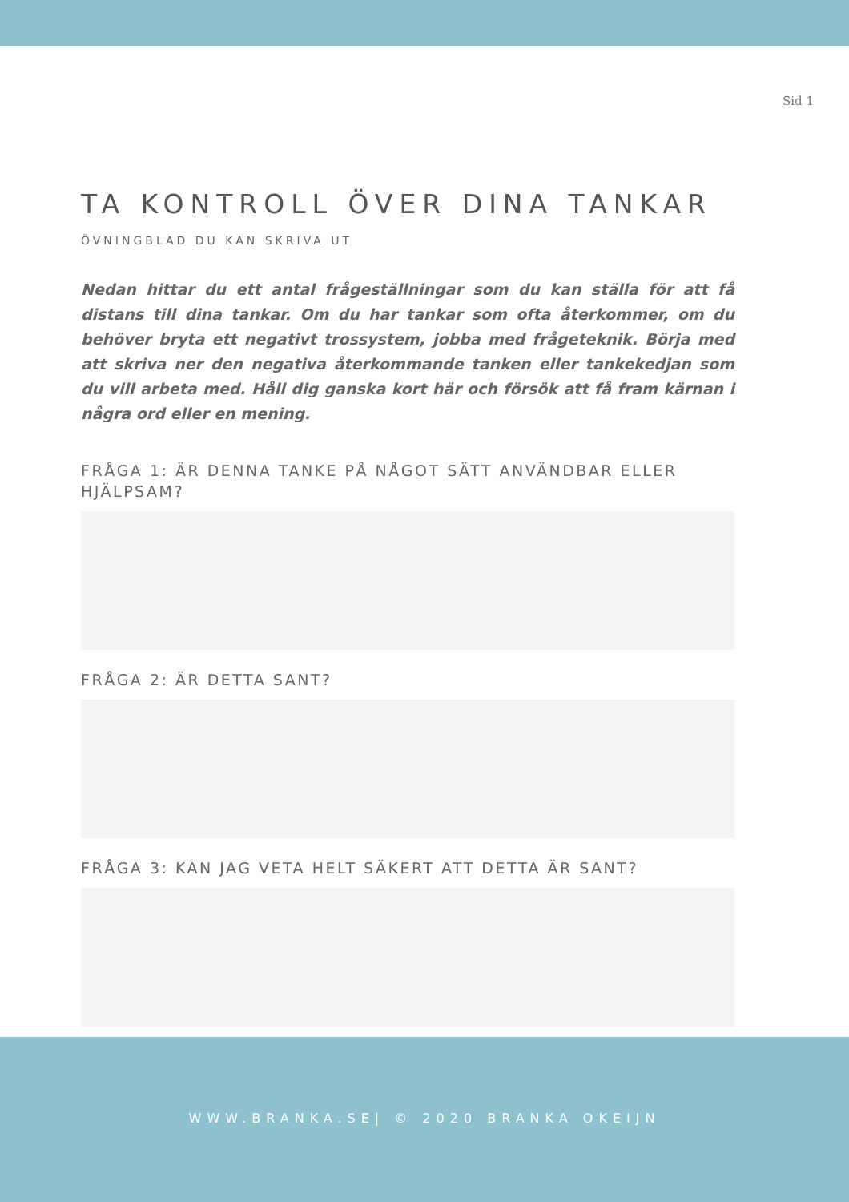Sid 1
TA KONTROLL ÖVER DINA TANKAR
ÖVNINGBLAD DU KAN SKRIVA UT
Nedan hittar du ett antal frågeställningar som du kan ställa för att få distans till dina tankar. Om du har tankar som ofta återkommer, om du behöver bryta ett negativt trossystem, jobba med frågeteknik. Börja med att skriva ner den negativa återkommande tanken eller tankekedjan som du vill arbeta med. Håll dig ganska kort här och försök att få fram kärnan i några ord eller en mening.
FRÅGA 1: ÄR DENNA TANKE PÅ NÅGOT SÄTT ANVÄNDBAR ELLER HJÄLPSAM?
FRÅGA 2: ÄR DETTA SANT?
FRÅGA 3: KAN JAG VETA HELT SÄKERT ATT DETTA ÄR SANT?
WWW.BRANKA.SE| © 2020 BRANKA OKEIJN